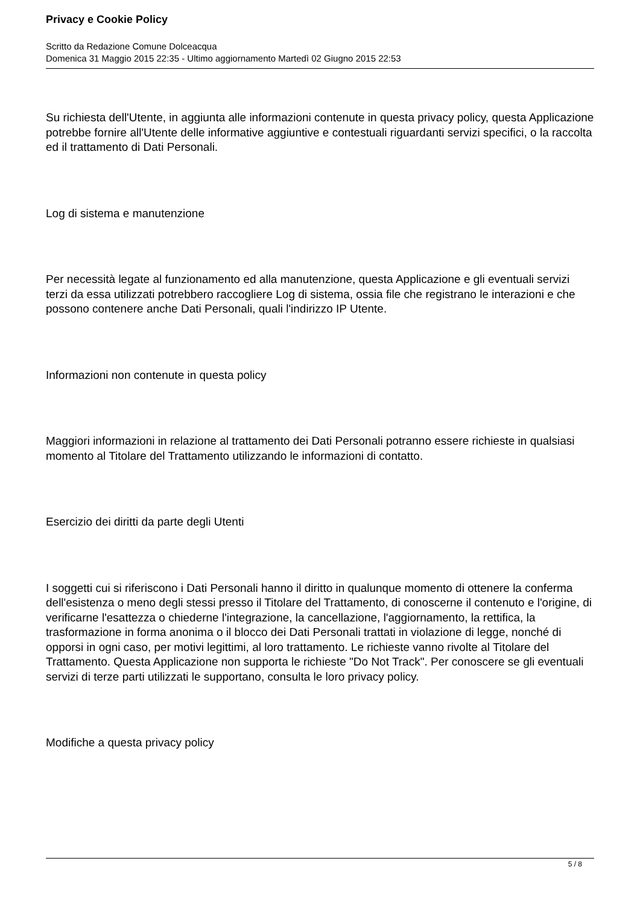Privacy e Cookie Policy
Scritto da Redazione Comune Dolceacqua
Domenica 31 Maggio 2015 22:35 - Ultimo aggiornamento Martedì 02 Giugno 2015 22:53
Su richiesta dell'Utente, in aggiunta alle informazioni contenute in questa privacy policy, questa Applicazione potrebbe fornire all'Utente delle informative aggiuntive e contestuali riguardanti servizi specifici, o la raccolta ed il trattamento di Dati Personali.
Log di sistema e manutenzione
Per necessità legate al funzionamento ed alla manutenzione, questa Applicazione e gli eventuali servizi terzi da essa utilizzati potrebbero raccogliere Log di sistema, ossia file che registrano le interazioni e che possono contenere anche Dati Personali, quali l'indirizzo IP Utente.
Informazioni non contenute in questa policy
Maggiori informazioni in relazione al trattamento dei Dati Personali potranno essere richieste in qualsiasi momento al Titolare del Trattamento utilizzando le informazioni di contatto.
Esercizio dei diritti da parte degli Utenti
I soggetti cui si riferiscono i Dati Personali hanno il diritto in qualunque momento di ottenere la conferma dell'esistenza o meno degli stessi presso il Titolare del Trattamento, di conoscerne il contenuto e l'origine, di verificarne l'esattezza o chiederne l'integrazione, la cancellazione, l'aggiornamento, la rettifica, la trasformazione in forma anonima o il blocco dei Dati Personali trattati in violazione di legge, nonché di opporsi in ogni caso, per motivi legittimi, al loro trattamento. Le richieste vanno rivolte al Titolare del Trattamento. Questa Applicazione non supporta le richieste "Do Not Track". Per conoscere se gli eventuali servizi di terze parti utilizzati le supportano, consulta le loro privacy policy.
Modifiche a questa privacy policy
5 / 8